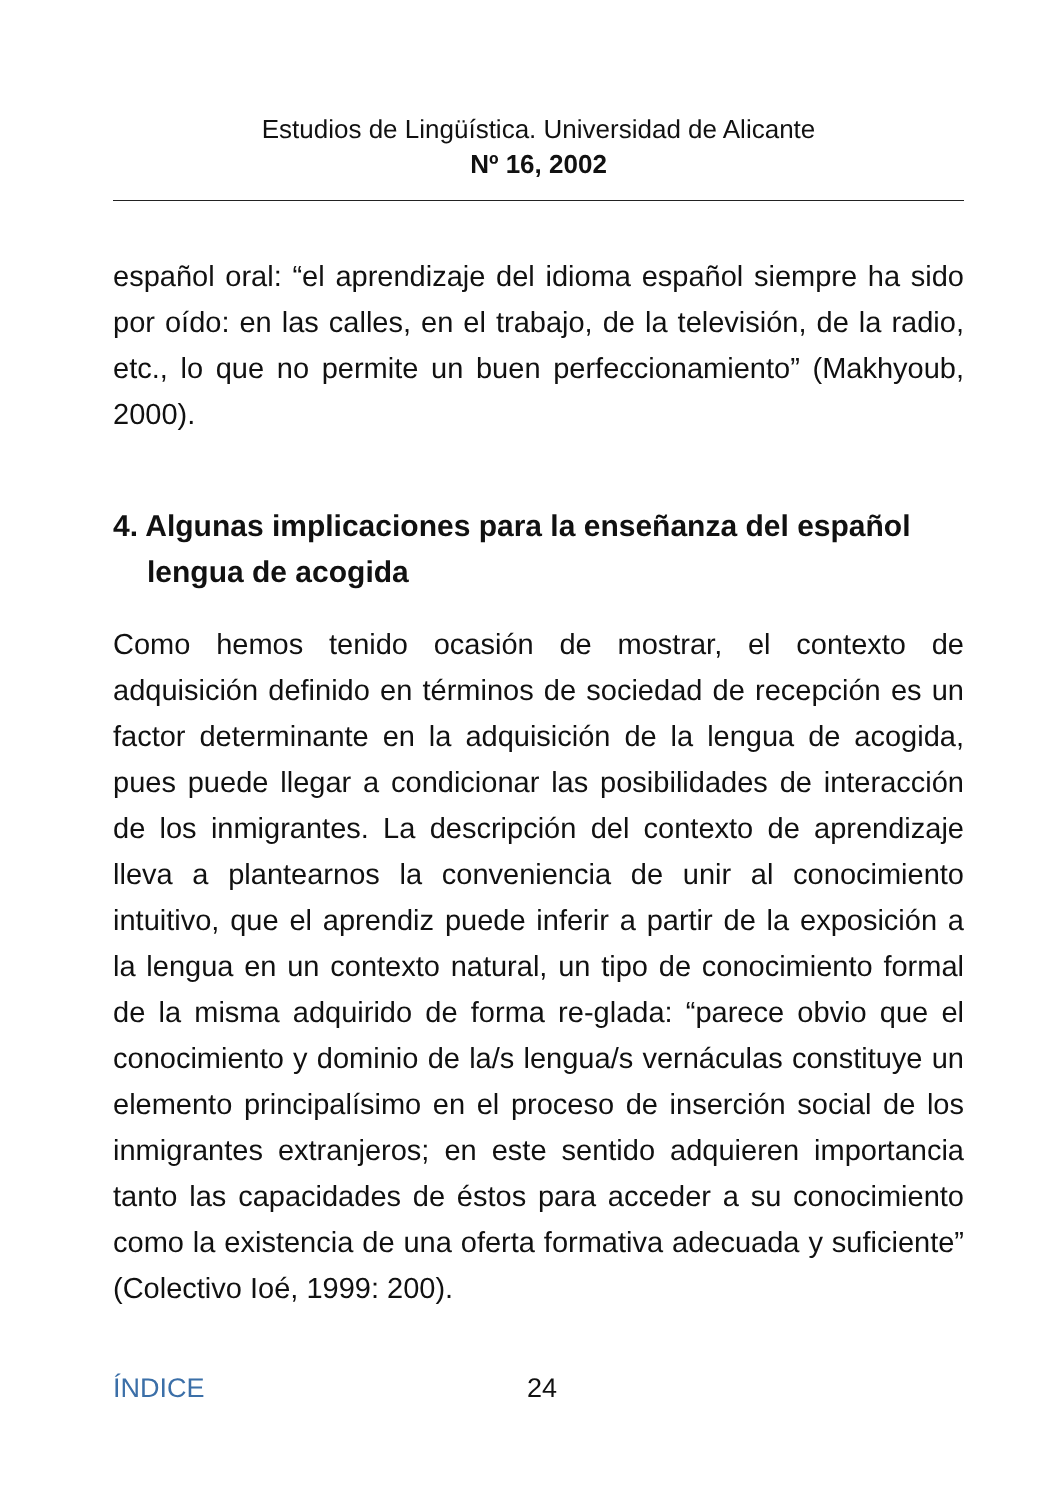Estudios de Lingüística. Universidad de Alicante
Nº 16, 2002
español oral: “el aprendizaje del idioma español siempre ha sido por oído: en las calles, en el trabajo, de la televisión, de la radio, etc., lo que no permite un buen perfeccionamiento” (Makhyoub, 2000).
4. Algunas implicaciones para la enseñanza del español lengua de acogida
Como hemos tenido ocasión de mostrar, el contexto de adquisición definido en términos de sociedad de recepción es un factor determinante en la adquisición de la lengua de acogida, pues puede llegar a condicionar las posibilidades de interacción de los inmigrantes. La descripción del contexto de aprendizaje lleva a plantearnos la conveniencia de unir al conocimiento intuitivo, que el aprendiz puede inferir a partir de la exposición a la lengua en un contexto natural, un tipo de conocimiento formal de la misma adquirido de forma re-glada: “parece obvio que el conocimiento y dominio de la/s lengua/s vernáculas constituye un elemento principalísimo en el proceso de inserción social de los inmigrantes extranjeros; en este sentido adquieren importancia tanto las capacidades de éstos para acceder a su conocimiento como la existencia de una oferta formativa adecuada y suficiente” (Colectivo Ioé, 1999: 200).
ÍNDICE 24